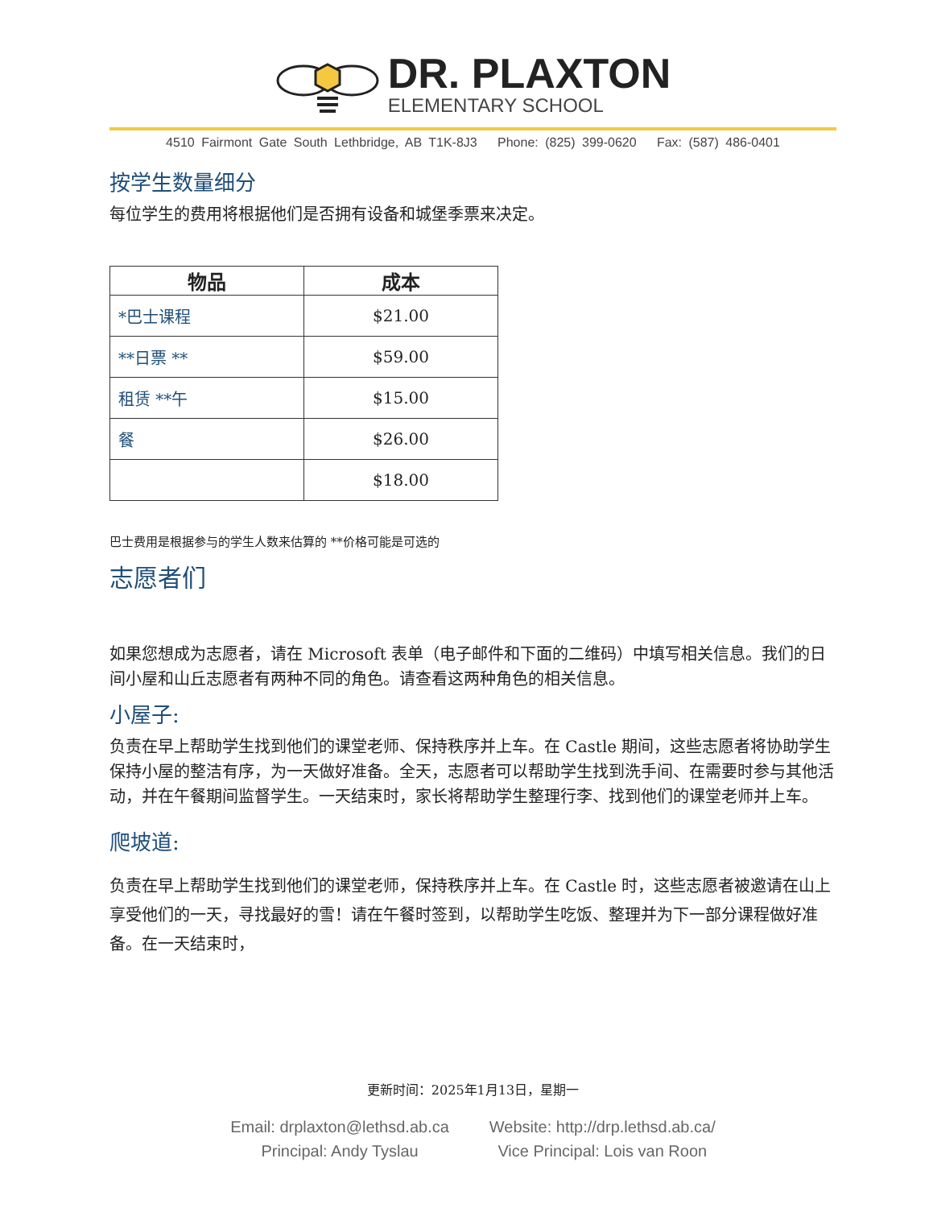DR. PLAXTON
ELEMENTARY SCHOOL
4510 Fairmont Gate South Lethbridge, AB T1K-8J3 Phone: (825) 399-0620 Fax: (587) 486-0401
按学生数量细分
每位学生的费用将根据他们是否拥有设备和城堡季票来决定。
| 物品 | 成本 |
| --- | --- |
| *巴士课程 | $21.00 |
| **日票 ** | $59.00 |
| 租赁 **午 | $15.00 |
| 餐 | $26.00 |
| | $18.00 |
巴士费用是根据参与的学生人数来估算的 **价格可能是可选的
志愿者们
如果您想成为志愿者，请在 Microsoft 表单（电子邮件和下面的二维码）中填写相关信息。我们的日间小屋和山丘志愿者有两种不同的角色。请查看这两种角色的相关信息。
小屋子:
负责在早上帮助学生找到他们的课堂老师、保持秩序并上车。在 Castle 期间，这些志愿者将协助学生保持小屋的整洁有序，为一天做好准备。全天，志愿者可以帮助学生找到洗手间、在需要时参与其他活动，并在午餐期间监督学生。一天结束时，家长将帮助学生整理行李、找到他们的课堂老师并上车。
爬坡道:
负责在早上帮助学生找到他们的课堂老师，保持秩序并上车。在 Castle 时，这些志愿者被邀请在山上享受他们的一天，寻找最好的雪！请在午餐时签到，以帮助学生吃饭、整理并为下一部分课程做好准备。在一天结束时，
更新时间：2025年1月13日，星期一
Email: drplaxton@lethsd.ab.ca
Principal: Andy Tyslau
Website: http://drp.lethsd.ab.ca/
Vice Principal: Lois van Roon